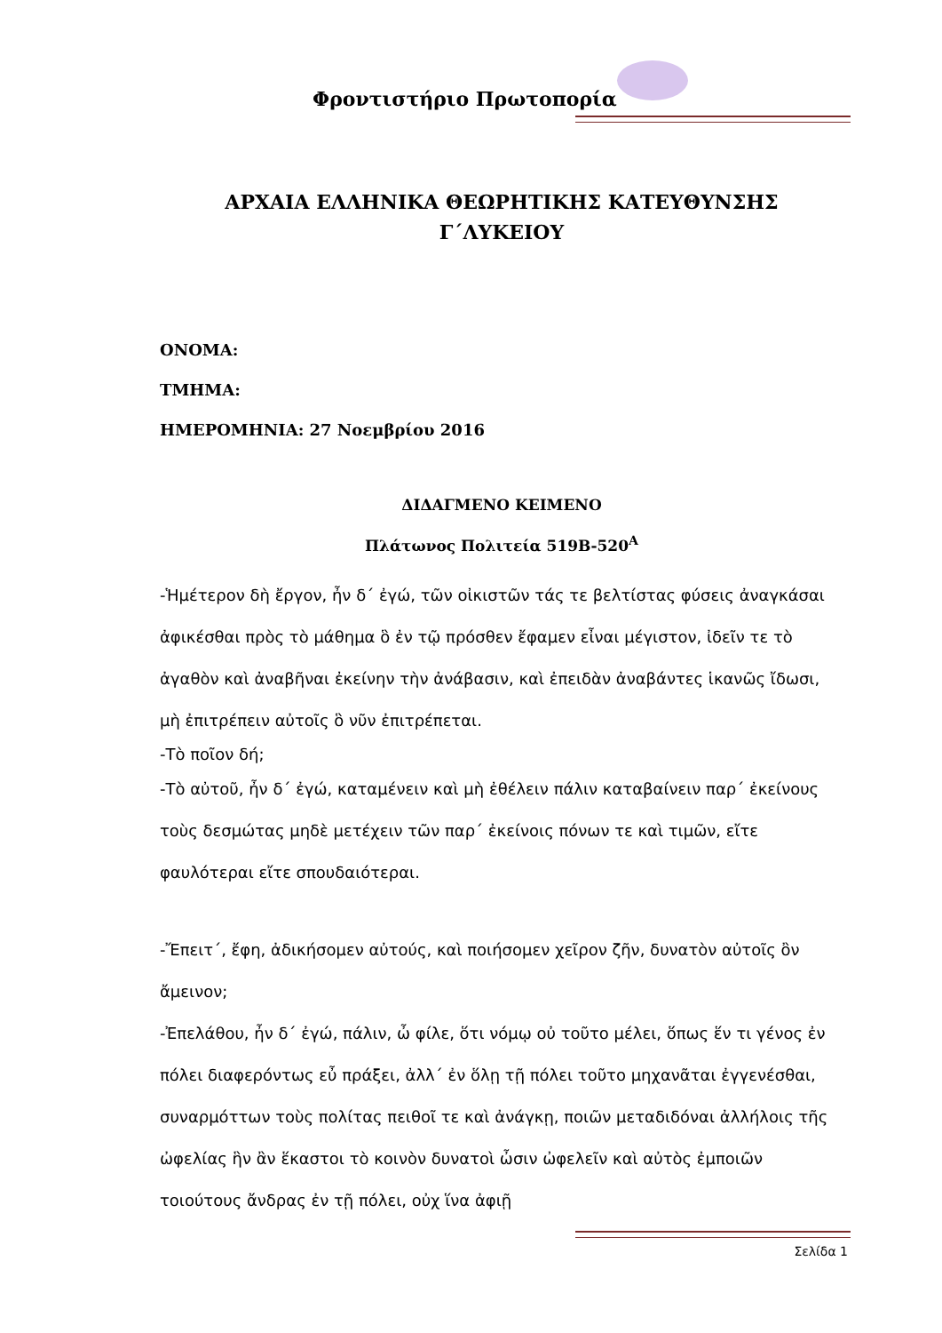Φροντιστήριο Πρωτοπορία
ΑΡΧΑΙΑ ΕΛΛΗΝΙΚΑ ΘΕΩΡΗΤΙΚΗΣ ΚΑΤΕΥΘΥΝΣΗΣ
Γ΄ΛΥΚΕΙΟΥ
ΟΝΟΜΑ:
ΤΜΗΜΑ:
ΗΜΕΡΟΜΗΝΙΑ: 27 Νοεμβρίου 2016
ΔΙΔΑΓΜΕΝΟ ΚΕΙΜΕΝΟ
Πλάτωνος Πολιτεία 519Β-520<sup>Α</sup>
-Ἡμέτερον δὴ ἔργον, ἦν δ΄ ἐγώ, τῶν οἰκιστῶν τάς τε βελτίστας φύσεις ἀναγκάσαι ἀφικέσθαι πρὸς τὸ μάθημα ὃ ἐν τῷ πρόσθεν ἔφαμεν εἶναι μέγιστον, ἰδεῖν τε τὸ ἀγαθὸν καὶ ἀναβῆναι ἐκείνην τὴν ἀνάβασιν, καὶ ἐπειδὰν ἀναβάντες ἱκανῶς ἴδωσι, μὴ ἐπιτρέπειν αὐτοῖς ὃ νῦν ἐπιτρέπεται.
-Τὸ ποῖον δή;
-Τὸ αὐτοῦ, ἦν δ΄ ἐγώ, καταμένειν καὶ μὴ ἐθέλειν πάλιν καταβαίνειν παρ΄ ἐκείνους τοὺς δεσμώτας μηδὲ μετέχειν τῶν παρ΄ ἐκείνοις πόνων τε καὶ τιμῶν, εἴτε φαυλότεραι εἴτε σπουδαιότεραι.
-Ἔπειτ΄, ἔφη, ἀδικήσομεν αὐτούς, καὶ ποιήσομεν χεῖρον ζῆν, δυνατὸν αὐτοῖς ὂν ἄμεινον;
-Ἐπελάθου, ἦν δ΄ ἐγώ, πάλιν, ὦ φίλε, ὅτι νόμῳ οὐ τοῦτο μέλει, ὅπως ἕν τι γένος ἐν πόλει διαφερόντως εὖ πράξει, ἀλλ΄ ἐν ὅλῃ τῇ πόλει τοῦτο μηχανᾶται ἐγγενέσθαι, συναρμόττων τοὺς πολίτας πειθοῖ τε καὶ ἀνάγκῃ, ποιῶν μεταδιδόναι ἀλλήλοις τῆς ὠφελίας ἣν ἂν ἕκαστοι τὸ κοινὸν δυνατοὶ ὦσιν ὠφελεῖν καὶ αὐτὸς ἐμποιῶν τοιούτους ἄνδρας ἐν τῇ πόλει, οὐχ ἵνα ἀφιῇ
Σελίδα 1